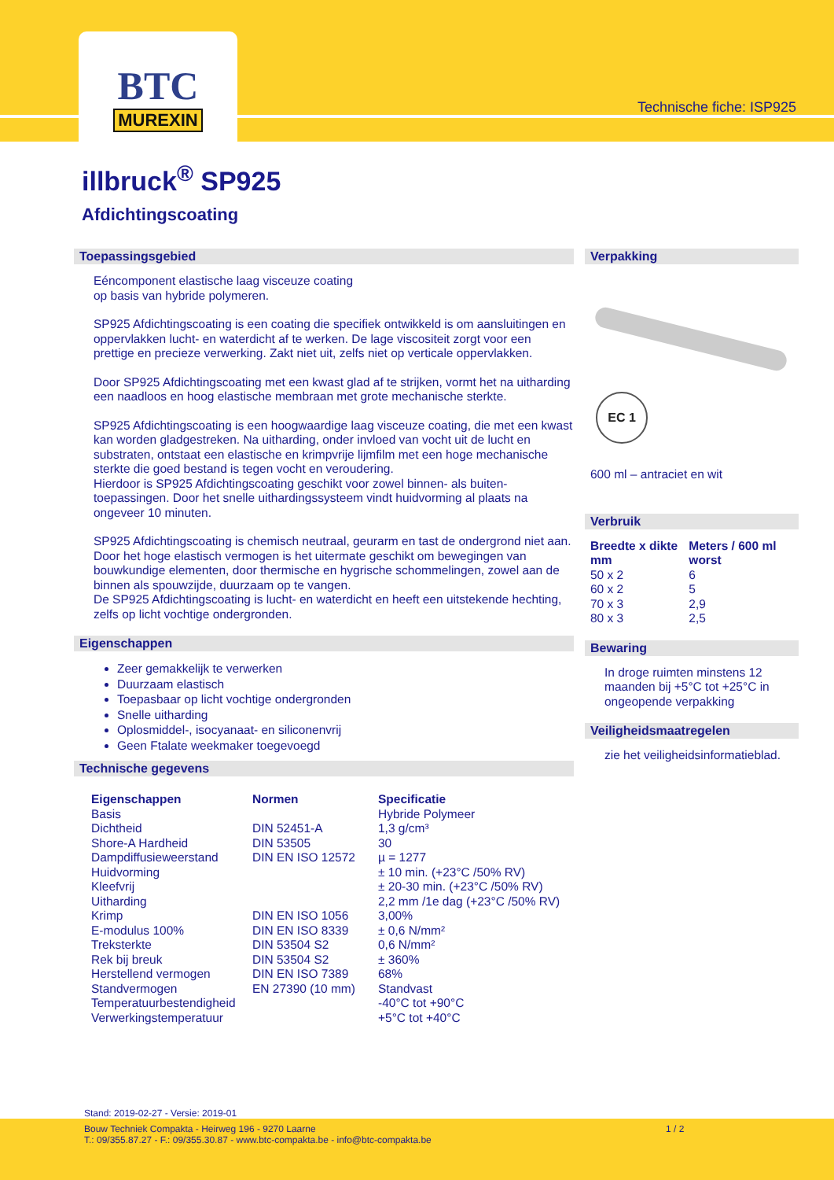BTC
MUREXIN
Technische fiche: ISP925
illbruck<sup>®</sup> SP925
Afdichtingscoating
Toepassingsgebied
Eéncomponent elastische laag visceuze coating
op basis van hybride polymeren.
SP925 Afdichtingscoating is een coating die specifiek ontwikkeld is om aansluitingen en oppervlakken lucht- en waterdicht af te werken. De lage viscositeit zorgt voor een prettige en precieze verwerking. Zakt niet uit, zelfs niet op verticale oppervlakken.
Door SP925 Afdichtingscoating met een kwast glad af te strijken, vormt het na uitharding een naadloos en hoog elastische membraan met grote mechanische sterkte.
SP925 Afdichtingscoating is een hoogwaardige laag visceuze coating, die met een kwast kan worden gladgestreken. Na uitharding, onder invloed van vocht uit de lucht en substraten, ontstaat een elastische en krimpvrije lijmfilm met een hoge mechanische sterkte die goed bestand is tegen vocht en veroudering.
Hierdoor is SP925 Afdichtingscoating geschikt voor zowel binnen- als buiten-toepassingen. Door het snelle uithardingssysteem vindt huidvorming al plaats na ongeveer 10 minuten.
SP925 Afdichtingscoating is chemisch neutraal, geurarm en tast de ondergrond niet aan. Door het hoge elastisch vermogen is het uitermate geschikt om bewegingen van bouwkundige elementen, door thermische en hygrische schommelingen, zowel aan de binnen als spouwzijde, duurzaam op te vangen.
De SP925 Afdichtingscoating is lucht- en waterdicht en heeft een uitstekende hechting, zelfs op licht vochtige ondergronden.
Eigenschappen
Zeer gemakkelijk te verwerken
Duurzaam elastisch
Toepasbaar op licht vochtige ondergronden
Snelle uitharding
Oplosmiddel-, isocyanaat- en siliconenvrij
Geen Ftalate weekmaker toegevoegd
Technische gegevens
| Eigenschappen | Normen | Specificatie |
| --- | --- | --- |
| Basis | | Hybride Polymeer |
| Dichtheid | DIN 52451-A | 1,3 g/cm³ |
| Shore-A Hardheid | DIN 53505 | 30 |
| Dampdiffusieweerstand | DIN EN ISO 12572 | µ = 1277 |
| Huidvorming | | ± 10 min. (+23°C /50% RV) |
| Kleefvrij | | ± 20-30 min. (+23°C /50% RV) |
| Uitharding | | 2,2 mm /1e dag (+23°C /50% RV) |
| Krimp | DIN EN ISO 1056 | 3,00% |
| E-modulus 100% | DIN EN ISO 8339 | ± 0,6 N/mm² |
| Treksterkte | DIN 53504 S2 | 0,6 N/mm² |
| Rek bij breuk | DIN 53504 S2 | ± 360% |
| Herstellend vermogen | DIN EN ISO 7389 | 68% |
| Standvermogen | EN 27390 (10 mm) | Standvast |
| Temperatuurbestendigheid | | -40°C tot +90°C |
| Verwerkingstemperatuur | | +5°C tot +40°C |
Verpakking
EC 1
600 ml – antraciet en wit
Verbruik
| Breedte x dikte mm | Meters / 600 ml worst |
| --- | --- |
| 50 x 2 | 6 |
| 60 x 2 | 5 |
| 70 x 3 | 2,9 |
| 80 x 3 | 2,5 |
Bewaring
In droge ruimten minstens 12 maanden bij +5°C tot +25°C in ongeopende verpakking
Veiligheidsmaatregelen
zie het veiligheidsinformatieblad.
Stand: 2019-02-27 - Versie: 2019-01
Bouw Techniek Compakta - Heirweg 196 - 9270 Laarne
T.: 09/355.87.27 - F.: 09/355.30.87 - www.btc-compakta.be - info@btc-compakta.be
1 / 2